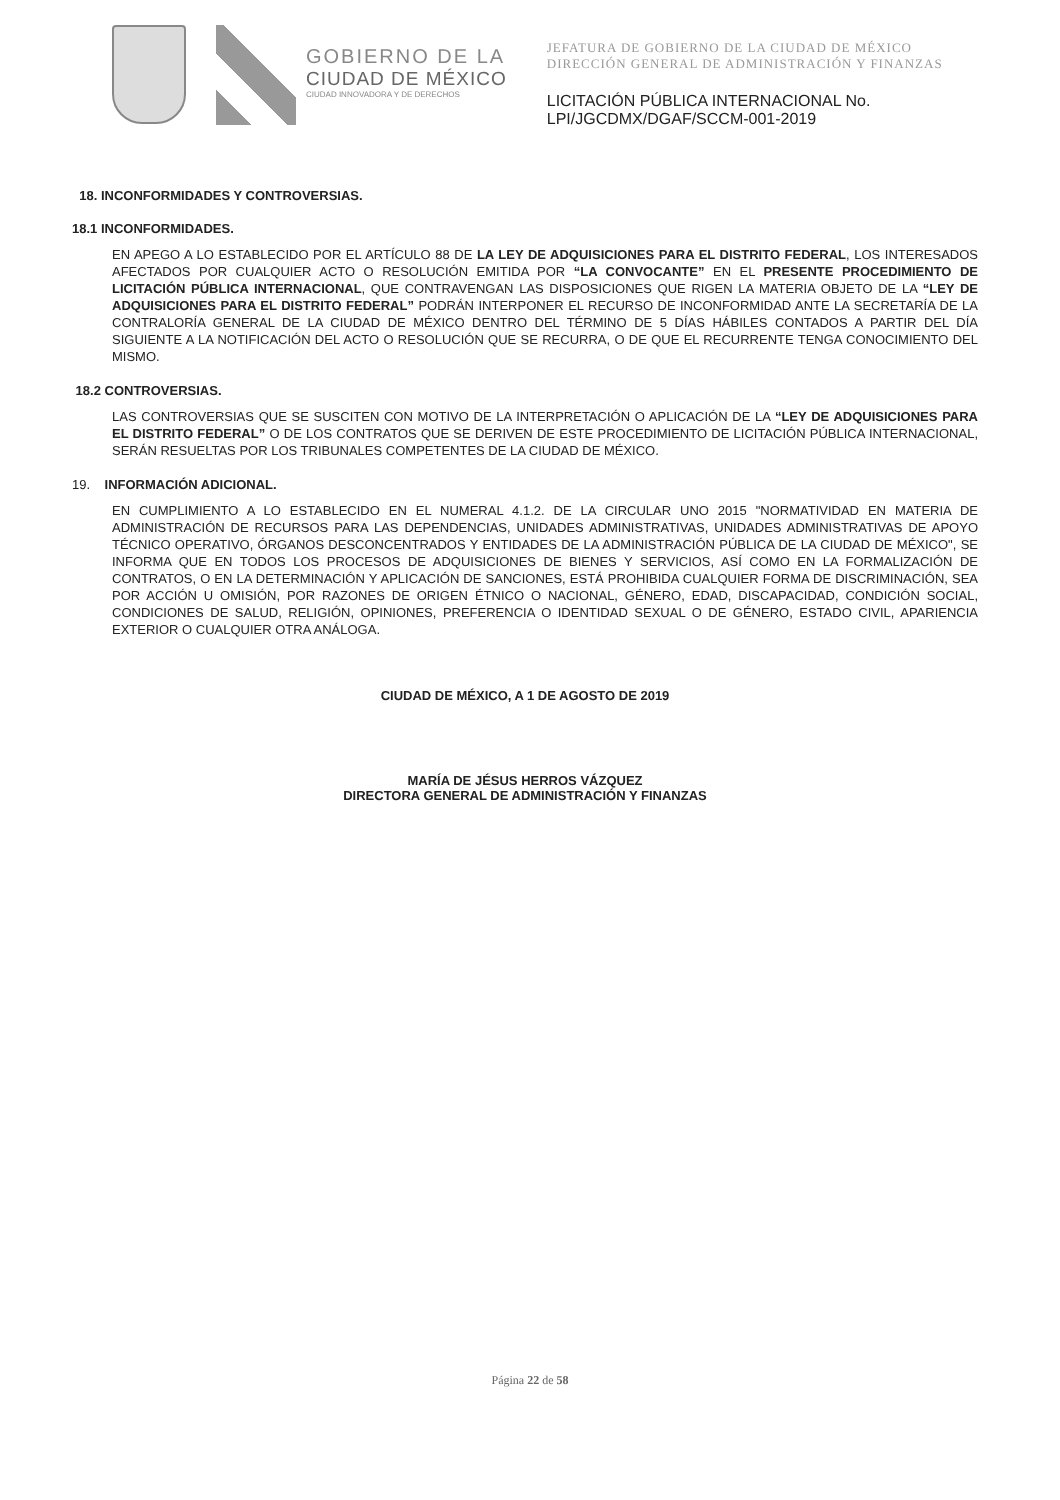GOBIERNO DE LA
CIUDAD DE MÉXICO
CIUDAD INNOVADORA Y DE DERECHOS
JEFATURA DE GOBIERNO DE LA CIUDAD DE MÉXICO
DIRECCIÓN GENERAL DE ADMINISTRACIÓN Y FINANZAS
LICITACIÓN PÚBLICA INTERNACIONAL No.
LPI/JGCDMX/DGAF/SCCM-001-2019
18. INCONFORMIDADES Y CONTROVERSIAS.
18.1 INCONFORMIDADES.
EN APEGO A LO ESTABLECIDO POR EL ARTÍCULO 88 DE LA LEY DE ADQUISICIONES PARA EL DISTRITO FEDERAL, LOS INTERESADOS AFECTADOS POR CUALQUIER ACTO O RESOLUCIÓN EMITIDA POR “LA CONVOCANTE” EN EL PRESENTE PROCEDIMIENTO DE LICITACIÓN PÚBLICA INTERNACIONAL, QUE CONTRAVENGAN LAS DISPOSICIONES QUE RIGEN LA MATERIA OBJETO DE LA “LEY DE ADQUISICIONES PARA EL DISTRITO FEDERAL” PODRÁN INTERPONER EL RECURSO DE INCONFORMIDAD ANTE LA SECRETARÍA DE LA CONTRALORÍA GENERAL DE LA CIUDAD DE MÉXICO DENTRO DEL TÉRMINO DE 5 DÍAS HÁBILES CONTADOS A PARTIR DEL DÍA SIGUIENTE A LA NOTIFICACIÓN DEL ACTO O RESOLUCIÓN QUE SE RECURRA, O DE QUE EL RECURRENTE TENGA CONOCIMIENTO DEL MISMO.
18.2 CONTROVERSIAS.
LAS CONTROVERSIAS QUE SE SUSCITEN CON MOTIVO DE LA INTERPRETACIÓN O APLICACIÓN DE LA “LEY DE ADQUISICIONES PARA EL DISTRITO FEDERAL” O DE LOS CONTRATOS QUE SE DERIVEN DE ESTE PROCEDIMIENTO DE LICITACIÓN PÚBLICA INTERNACIONAL, SERÁN RESUELTAS POR LOS TRIBUNALES COMPETENTES DE LA CIUDAD DE MÉXICO.
19. INFORMACIÓN ADICIONAL.
EN CUMPLIMIENTO A LO ESTABLECIDO EN EL NUMERAL 4.1.2. DE LA CIRCULAR UNO 2015 "NORMATIVIDAD EN MATERIA DE ADMINISTRACIÓN DE RECURSOS PARA LAS DEPENDENCIAS, UNIDADES ADMINISTRATIVAS, UNIDADES ADMINISTRATIVAS DE APOYO TÉCNICO OPERATIVO, ÓRGANOS DESCONCENTRADOS Y ENTIDADES DE LA ADMINISTRACIÓN PÚBLICA DE LA CIUDAD DE MÉXICO", SE INFORMA QUE EN TODOS LOS PROCESOS DE ADQUISICIONES DE BIENES Y SERVICIOS, ASÍ COMO EN LA FORMALIZACIÓN DE CONTRATOS, O EN LA DETERMINACIÓN Y APLICACIÓN DE SANCIONES, ESTÁ PROHIBIDA CUALQUIER FORMA DE DISCRIMINACIÓN, SEA POR ACCIÓN U OMISIÓN, POR RAZONES DE ORIGEN ÉTNICO O NACIONAL, GÉNERO, EDAD, DISCAPACIDAD, CONDICIÓN SOCIAL, CONDICIONES DE SALUD, RELIGIÓN, OPINIONES, PREFERENCIA O IDENTIDAD SEXUAL O DE GÉNERO, ESTADO CIVIL, APARIENCIA EXTERIOR O CUALQUIER OTRA ANÁLOGA.
CIUDAD DE MÉXICO, A 1 DE AGOSTO DE 2019
MARÍA DE JÉSUS HERROS VÁZQUEZ
DIRECTORA GENERAL DE ADMINISTRACIÓN Y FINANZAS
Página 22 de 58